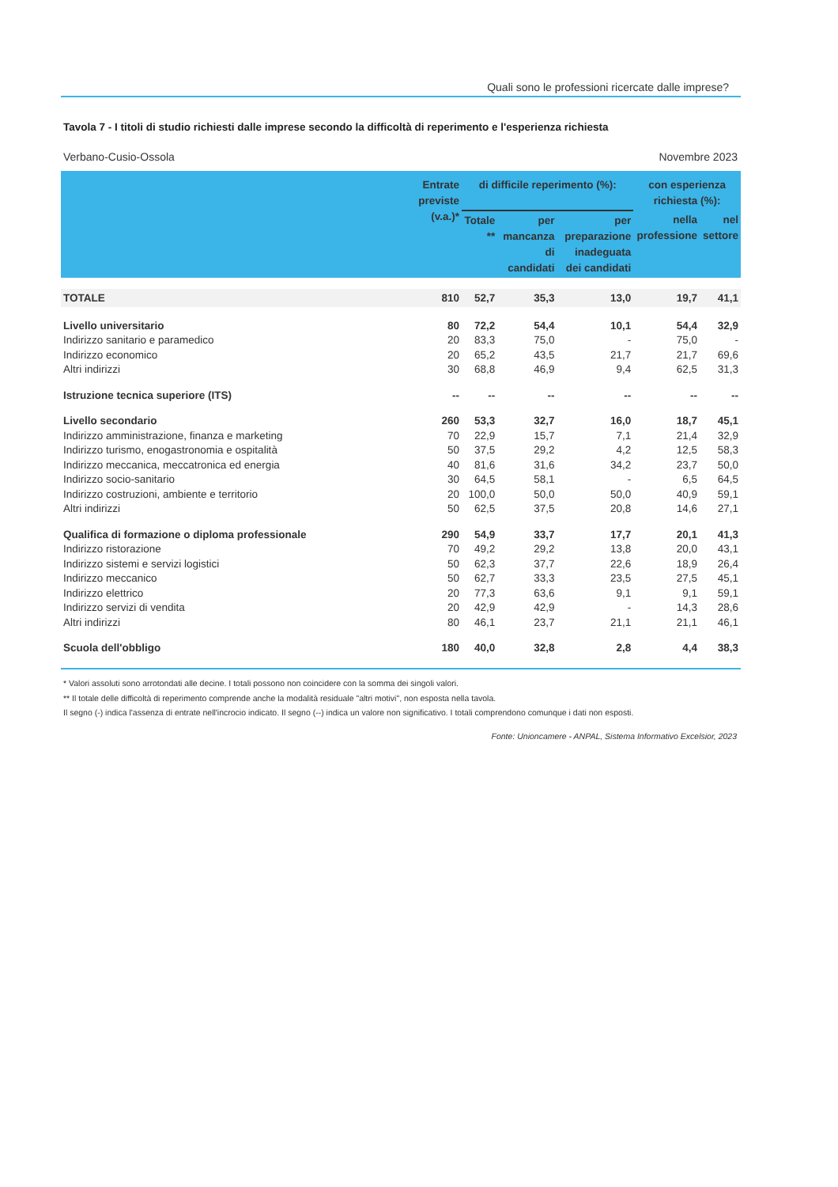Quali sono le professioni ricercate dalle imprese?
Tavola 7 - I titoli di studio richiesti dalle imprese secondo la difficoltà di reperimento e l'esperienza richiesta
Verbano-Cusio-Ossola Novembre 2023
| | Entrate previste (v.a.)* | di difficile reperimento (%): | | | con esperienza richiesta (%): | |
| --- | --- | --- | --- | --- | --- | --- |
| | | Totale ** | per mancanza di candidati | per preparazione inadeguata dei candidati | nella professione | nel settore |
| TOTALE | 810 | 52,7 | 35,3 | 13,0 | 19,7 | 41,1 |
| Livello universitario | 80 | 72,2 | 54,4 | 10,1 | 54,4 | 32,9 |
| Indirizzo sanitario e paramedico | 20 | 83,3 | 75,0 | - | 75,0 | - |
| Indirizzo economico | 20 | 65,2 | 43,5 | 21,7 | 21,7 | 69,6 |
| Altri indirizzi | 30 | 68,8 | 46,9 | 9,4 | 62,5 | 31,3 |
| Istruzione tecnica superiore (ITS) | -- | -- | -- | -- | -- | -- |
| Livello secondario | 260 | 53,3 | 32,7 | 16,0 | 18,7 | 45,1 |
| Indirizzo amministrazione, finanza e marketing | 70 | 22,9 | 15,7 | 7,1 | 21,4 | 32,9 |
| Indirizzo turismo, enogastronomia e ospitalità | 50 | 37,5 | 29,2 | 4,2 | 12,5 | 58,3 |
| Indirizzo meccanica, meccatronica ed energia | 40 | 81,6 | 31,6 | 34,2 | 23,7 | 50,0 |
| Indirizzo socio-sanitario | 30 | 64,5 | 58,1 | - | 6,5 | 64,5 |
| Indirizzo costruzioni, ambiente e territorio | 20 | 100,0 | 50,0 | 50,0 | 40,9 | 59,1 |
| Altri indirizzi | 50 | 62,5 | 37,5 | 20,8 | 14,6 | 27,1 |
| Qualifica di formazione o diploma professionale | 290 | 54,9 | 33,7 | 17,7 | 20,1 | 41,3 |
| Indirizzo ristorazione | 70 | 49,2 | 29,2 | 13,8 | 20,0 | 43,1 |
| Indirizzo sistemi e servizi logistici | 50 | 62,3 | 37,7 | 22,6 | 18,9 | 26,4 |
| Indirizzo meccanico | 50 | 62,7 | 33,3 | 23,5 | 27,5 | 45,1 |
| Indirizzo elettrico | 20 | 77,3 | 63,6 | 9,1 | 9,1 | 59,1 |
| Indirizzo servizi di vendita | 20 | 42,9 | 42,9 | - | 14,3 | 28,6 |
| Altri indirizzi | 80 | 46,1 | 23,7 | 21,1 | 21,1 | 46,1 |
| Scuola dell'obbligo | 180 | 40,0 | 32,8 | 2,8 | 4,4 | 38,3 |
* Valori assoluti sono arrotondati alle decine. I totali possono non coincidere con la somma dei singoli valori.
** Il totale delle difficoltà di reperimento comprende anche la modalità residuale "altri motivi", non esposta nella tavola.
Il segno (-) indica l'assenza di entrate nell'incrocio indicato. Il segno (--) indica un valore non significativo. I totali comprendono comunque i dati non esposti.
Fonte: Unioncamere - ANPAL, Sistema Informativo Excelsior, 2023